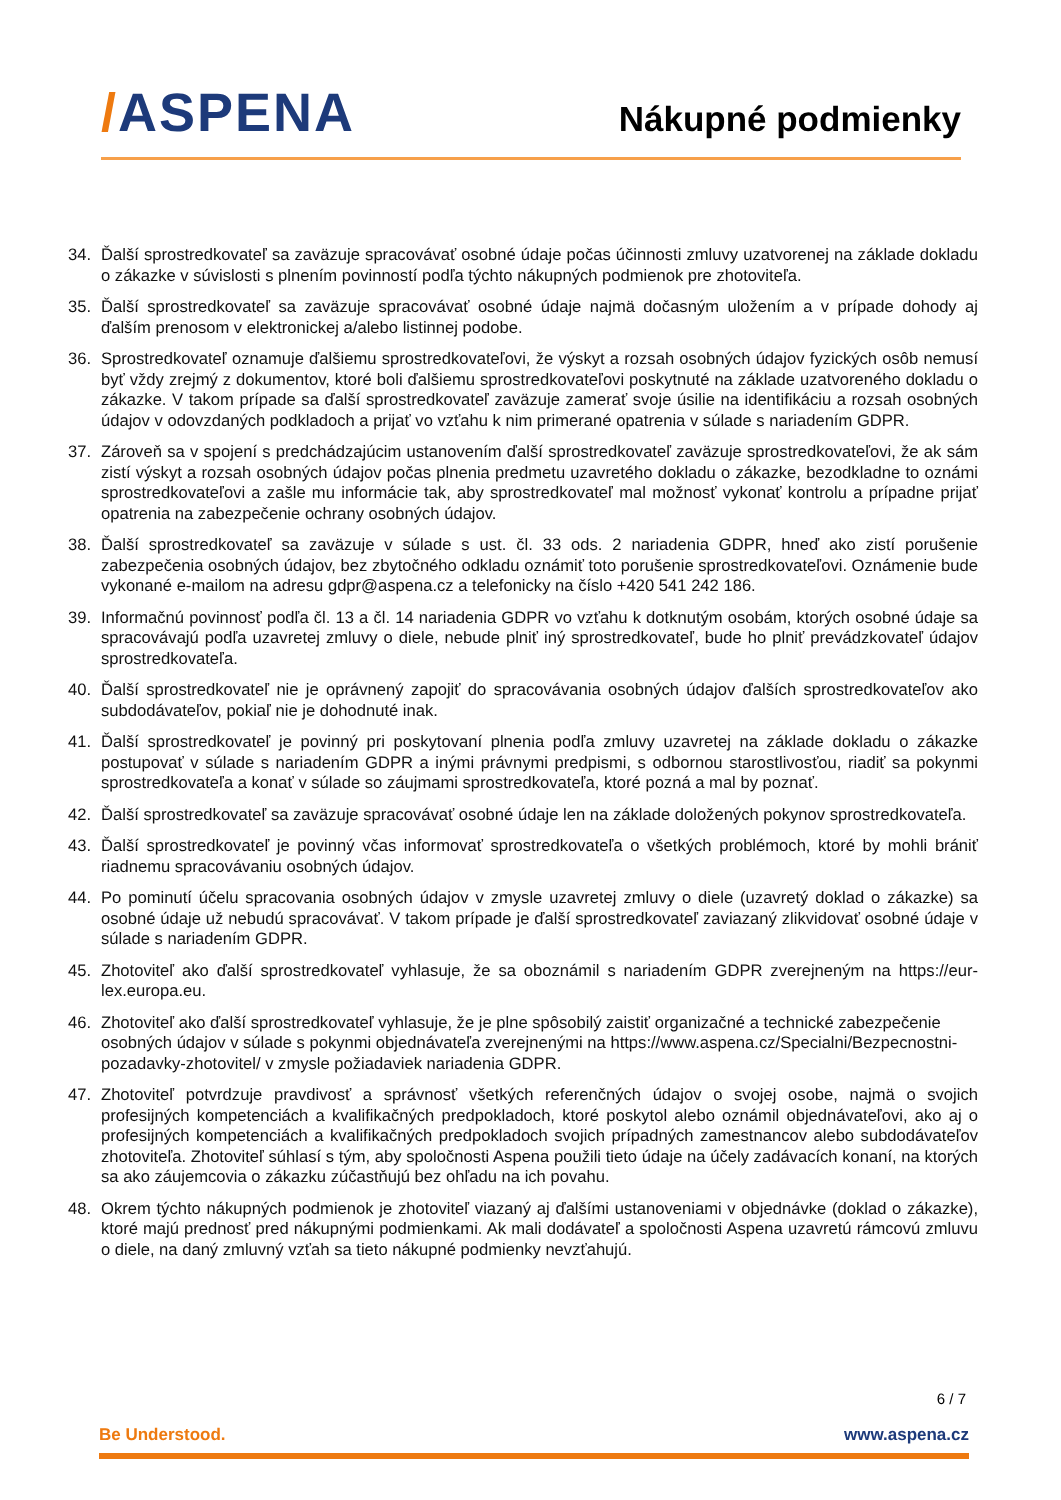/ASPENA
Nákupné podmienky
34. Ďalší sprostredkovateľ sa zaväzuje spracovávať osobné údaje počas účinnosti zmluvy uzatvorenej na základe dokladu o zákazke v súvislosti s plnením povinností podľa týchto nákupných podmienok pre zhotoviteľa.
35. Ďalší sprostredkovateľ sa zaväzuje spracovávať osobné údaje najmä dočasným uložením a v prípade dohody aj ďalším prenosom v elektronickej a/alebo listinnej podobe.
36. Sprostredkovateľ oznamuje ďalšiemu sprostredkovateľovi, že výskyt a rozsah osobných údajov fyzických osôb nemusí byť vždy zrejmý z dokumentov, ktoré boli ďalšiemu sprostredkovateľovi poskytnuté na základe uzatvoreného dokladu o zákazke. V takom prípade sa ďalší sprostredkovateľ zaväzuje zamerať svoje úsilie na identifikáciu a rozsah osobných údajov v odovzdaných podkladoch a prijať vo vzťahu k nim primerané opatrenia v súlade s nariadením GDPR.
37. Zároveň sa v spojení s predchádzajúcim ustanovením ďalší sprostredkovateľ zaväzuje sprostredkovateľovi, že ak sám zistí výskyt a rozsah osobných údajov počas plnenia predmetu uzavretého dokladu o zákazke, bezodkladne to oznámi sprostredkovateľovi a zašle mu informácie tak, aby sprostredkovateľ mal možnosť vykonať kontrolu a prípadne prijať opatrenia na zabezpečenie ochrany osobných údajov.
38. Ďalší sprostredkovateľ sa zaväzuje v súlade s ust. čl. 33 ods. 2 nariadenia GDPR, hneď ako zistí porušenie zabezpečenia osobných údajov, bez zbytočného odkladu oznámiť toto porušenie sprostredkovateľovi. Oznámenie bude vykonané e-mailom na adresu gdpr@aspena.cz a telefonicky na číslo +420 541 242 186.
39. Informačnú povinnosť podľa čl. 13 a čl. 14 nariadenia GDPR vo vzťahu k dotknutým osobám, ktorých osobné údaje sa spracovávajú podľa uzavretej zmluvy o diele, nebude plniť iný sprostredkovateľ, bude ho plniť prevádzkovateľ údajov sprostredkovateľa.
40. Ďalší sprostredkovateľ nie je oprávnený zapojiť do spracovávania osobných údajov ďalších sprostredkovateľov ako subdodávateľov, pokiaľ nie je dohodnuté inak.
41. Ďalší sprostredkovateľ je povinný pri poskytovaní plnenia podľa zmluvy uzavretej na základe dokladu o zákazke postupovať v súlade s nariadením GDPR a inými právnymi predpismi, s odbornou starostlivosťou, riadiť sa pokynmi sprostredkovateľa a konať v súlade so záujmami sprostredkovateľa, ktoré pozná a mal by poznať.
42. Ďalší sprostredkovateľ sa zaväzuje spracovávať osobné údaje len na základe doložených pokynov sprostredkovateľa.
43. Ďalší sprostredkovateľ je povinný včas informovať sprostredkovateľa o všetkých problémoch, ktoré by mohli brániť riadnemu spracovávaniu osobných údajov.
44. Po pominutí účelu spracovania osobných údajov v zmysle uzavretej zmluvy o diele (uzavretý doklad o zákazke) sa osobné údaje už nebudú spracovávať. V takom prípade je ďalší sprostredkovateľ zaviazaný zlikvidovať osobné údaje v súlade s nariadením GDPR.
45. Zhotoviteľ ako ďalší sprostredkovateľ vyhlasuje, že sa oboznámil s nariadením GDPR zverejneným na https://eur-lex.europa.eu.
46. Zhotoviteľ ako ďalší sprostredkovateľ vyhlasuje, že je plne spôsobilý zaistiť organizačné a technické zabezpečenie osobných údajov v súlade s pokynmi objednávateľa zverejnenými na https://www.aspena.cz/Specialni/Bezpecnostni-pozadavky-zhotovitel/ v zmysle požiadaviek nariadenia GDPR.
47. Zhotoviteľ potvrdzuje pravdivosť a správnosť všetkých referenčných údajov o svojej osobe, najmä o svojich profesijných kompetenciách a kvalifikačných predpokladoch, ktoré poskytol alebo oznámil objednávateľovi, ako aj o profesijných kompetenciách a kvalifikačných predpokladoch svojich prípadných zamestnancov alebo subdodávateľov zhotoviteľa. Zhotoviteľ súhlasí s tým, aby spoločnosti Aspena použili tieto údaje na účely zadávacích konaní, na ktorých sa ako záujemcovia o zákazku zúčastňujú bez ohľadu na ich povahu.
48. Okrem týchto nákupných podmienok je zhotoviteľ viazaný aj ďalšími ustanoveniami v objednávke (doklad o zákazke), ktoré majú prednosť pred nákupnými podmienkami. Ak mali dodávateľ a spoločnosti Aspena uzavretú rámcovú zmluvu o diele, na daný zmluvný vzťah sa tieto nákupné podmienky nevzťahujú.
6 / 7
Be Understood. www.aspena.cz